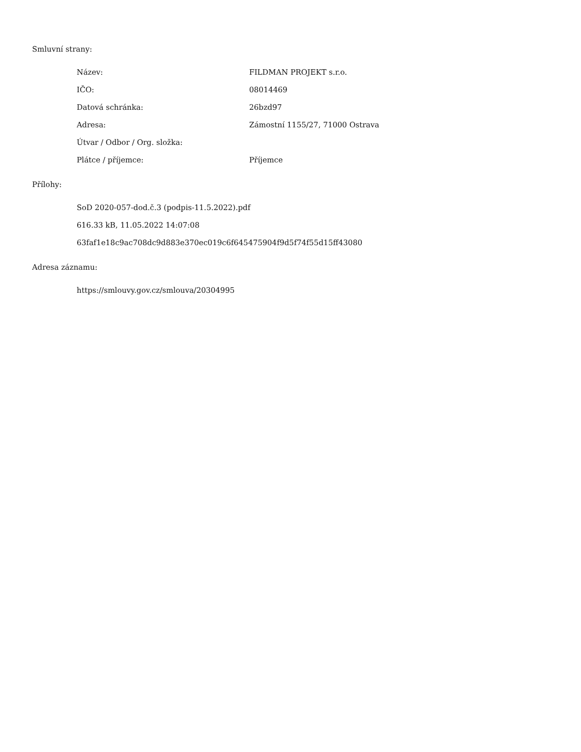Smluvní strany:
Název: FILDMAN PROJEKT s.r.o.
IČO: 08014469
Datová schránka: 26bzd97
Adresa: Zámostní 1155/27, 71000 Ostrava
Útvar / Odbor / Org. složka:
Plátce / příjemce: Příjemce
Přílohy:
SoD 2020-057-dod.č.3 (podpis-11.5.2022).pdf
616.33 kB, 11.05.2022 14:07:08
63faf1e18c9ac708dc9d883e370ec019c6f645475904f9d5f74f55d15ff43080
Adresa záznamu:
https://smlouvy.gov.cz/smlouva/20304995